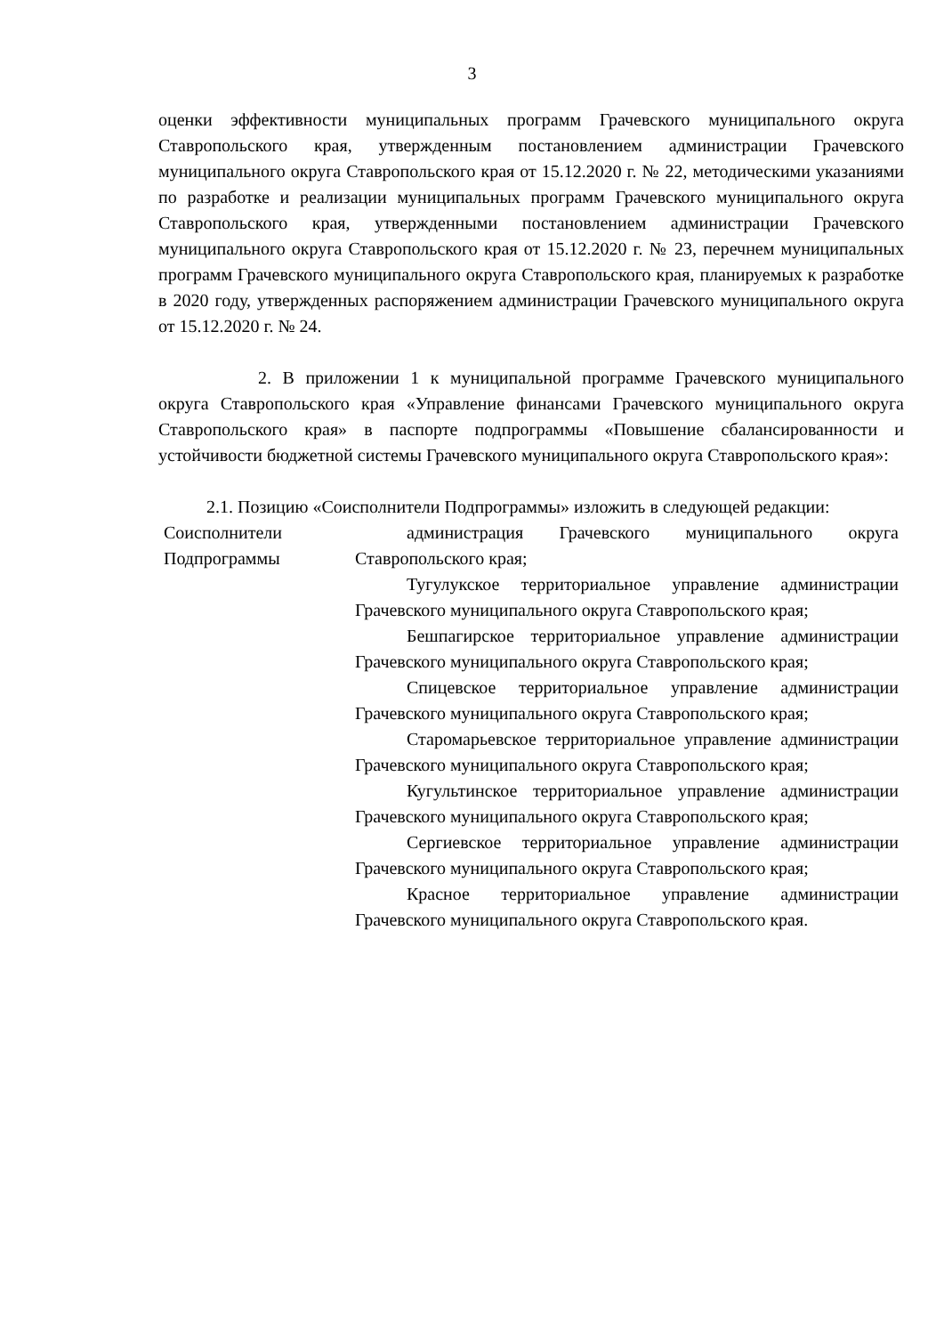3
оценки эффективности муниципальных программ Грачевского муниципального округа Ставропольского края, утвержденным постановлением администрации Грачевского муниципального округа Ставропольского края от 15.12.2020 г. № 22, методическими указаниями по разработке и реализации муниципальных программ Грачевского муниципального округа Ставропольского края, утвержденными постановлением администрации Грачевского муниципального округа Ставропольского края от 15.12.2020 г. № 23, перечнем муниципальных программ Грачевского муниципального округа Ставропольского края, планируемых к разработке в 2020 году, утвержденных распоряжением администрации Грачевского муниципального округа от 15.12.2020 г. № 24.
2. В приложении 1 к муниципальной программе Грачевского муниципального округа Ставропольского края «Управление финансами Грачевского муниципального округа Ставропольского края» в паспорте подпрограммы «Повышение сбалансированности и устойчивости бюджетной системы Грачевского муниципального округа Ставропольского края»:
2.1. Позицию «Соисполнители Подпрограммы» изложить в следующей редакции:
| Соисполнители Подпрограммы | администрация Грачевского муниципального округа Ставропольского края; Тугулукское территориальное управление администрации Грачевского муниципального округа Ставропольского края; Бешпагирское территориальное управление администрации Грачевского муниципального округа Ставропольского края; Спицевское территориальное управление администрации Грачевского муниципального округа Ставропольского края; Старомарьевское территориальное управление администрации Грачевского муниципального округа Ставропольского края; Кугультинское территориальное управление администрации Грачевского муниципального округа Ставропольского края; Сергиевское территориальное управление администрации Грачевского муниципального округа Ставропольского края; Красное территориальное управление администрации Грачевского муниципального округа Ставропольского края. |